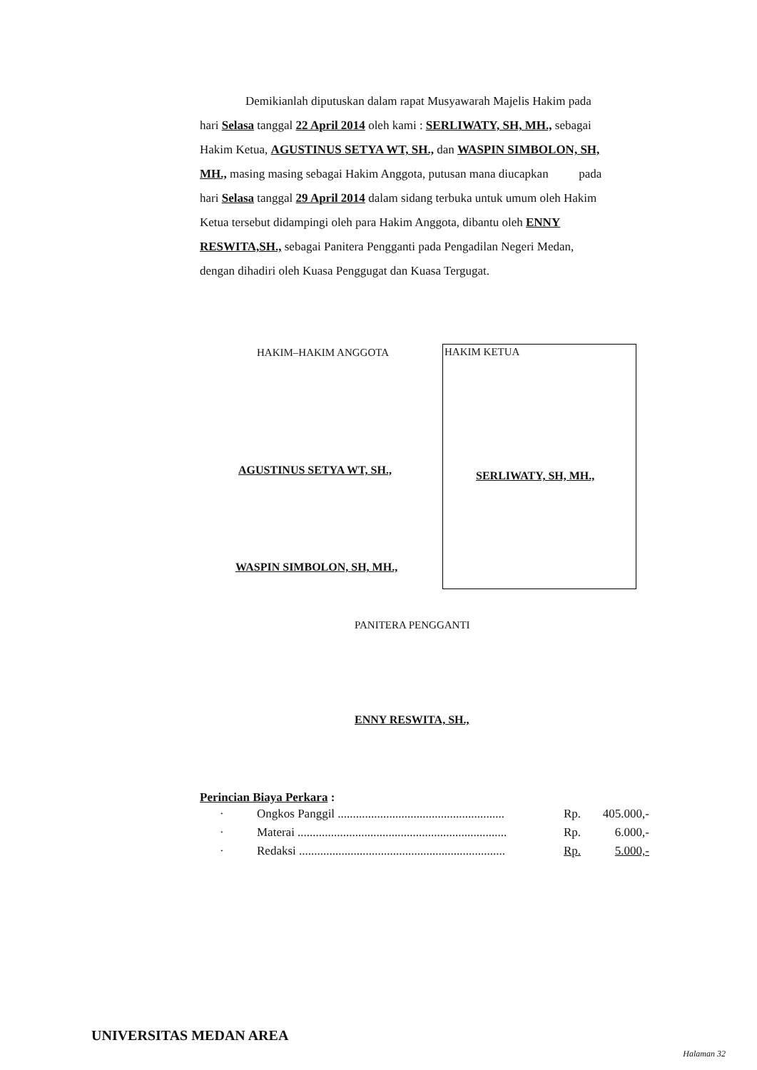Demikianlah diputuskan dalam rapat Musyawarah Majelis Hakim pada hari Selasa tanggal 22 April 2014 oleh kami : SERLIWATY, SH, MH., sebagai Hakim Ketua, AGUSTINUS SETYA WT, SH., dan WASPIN SIMBOLON, SH, MH., masing masing sebagai Hakim Anggota, putusan mana diucapkan pada hari Selasa tanggal 29 April 2014 dalam sidang terbuka untuk umum oleh Hakim Ketua tersebut didampingi oleh para Hakim Anggota, dibantu oleh ENNY RESWITA,SH., sebagai Panitera Pengganti pada Pengadilan Negeri Medan, dengan dihadiri oleh Kuasa Penggugat dan Kuasa Tergugat.
HAKIM–HAKIM ANGGOTA
HAKIM KETUA
SERLIWATY, SH, MH.,
AGUSTINUS SETYA WT, SH.,
WASPIN SIMBOLON, SH, MH.,
PANITERA PENGGANTI
ENNY RESWITA, SH.,
Perincian Biaya Perkara :
| · | Ongkos Panggil ....................................................... | Rp. | 405.000,- |
| · | Materai ..................................................................... | Rp. | 6.000,- |
| · | Redaksi .................................................................... | Rp. | 5.000,- |
UNIVERSITAS MEDAN AREA
Halaman 32